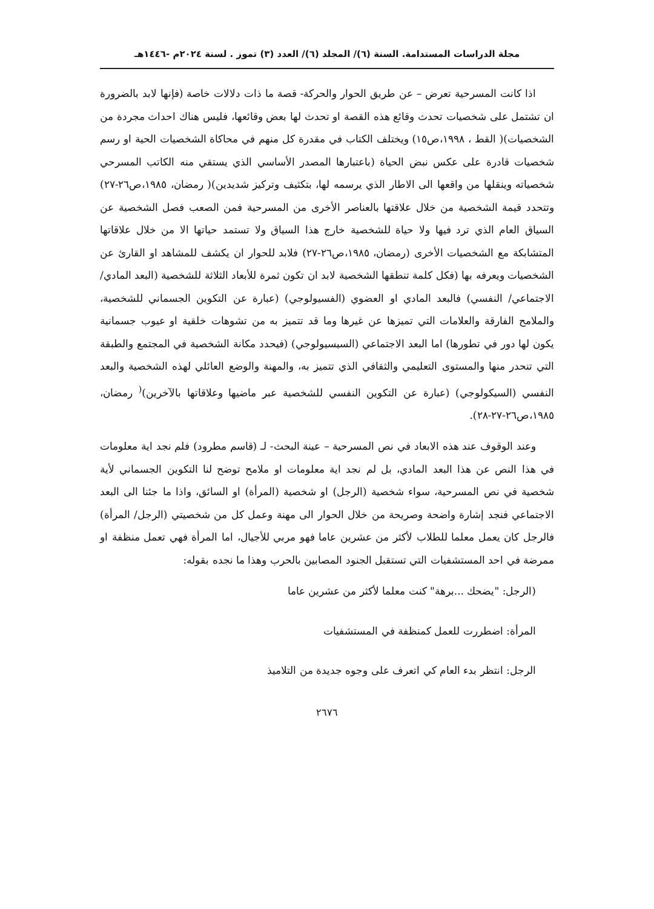مجلة الدراسات المستدامة. السنة (٦)/ المجلد (٦)/ العدد (٣) تموز . لسنة ٢٠٢٤م -١٤٤٦هـ
اذا كانت المسرحية تعرض – عن طريق الحوار والحركة- قصة ما ذات دلالات خاصة (فإنها لابد بالضرورة ان تشتمل على شخصيات تحدث وقائع هذه القصة او تحدث لها بعض وقائعها، فليس هناك احداث مجردة من الشخصيات)( القط ، ١٩٩٨،ص١٥) ويختلف الكتاب في مقدرة كل منهم في محاكاة الشخصيات الحية او رسم شخصيات قادرة على عكس نبض الحياة (باعتبارها المصدر الأساسي الذي يستقي منه الكاتب المسرحي شخصياته وينقلها من واقعها الى الاطار الذي يرسمه لها، بتكثيف وتركيز شديدين)( رمضان، ١٩٨٥،ص٢٦-٢٧) وتتحدد قيمة الشخصية من خلال علاقتها بالعناصر الأخرى من المسرحية فمن الصعب فصل الشخصية عن السياق العام الذي ترد فيها ولا حياة للشخصية خارج هذا السياق ولا تستمد حياتها الا من خلال علاقاتها المتشابكة مع الشخصيات الأخرى (رمضان، ١٩٨٥،ص٢٦-٢٧) فلابد للحوار ان يكشف للمشاهد او القارئ عن الشخصيات ويعرفه بها (فكل كلمة تنطقها الشخصية لابد ان تكون ثمرة للأبعاد الثلاثة للشخصية (البعد المادي/ الاجتماعي/ النفسي) فالبعد المادي او العضوي (الفسيولوجي) (عبارة عن التكوين الجسماني للشخصية، والملامح الفارقة والعلامات التي تميزها عن غيرها وما قد تتميز به من تشوهات خلقية او عيوب جسمانية يكون لها دور في تطورها) اما البعد الاجتماعي (السيسيولوجي) (فيحدد مكانة الشخصية في المجتمع والطبقة التي تنحدر منها والمستوى التعليمي والثقافي الذي تتميز به، والمهنة والوضع العائلي لهذه الشخصية والبعد النفسي (السيكولوجي) (عبارة عن التكوين النفسي للشخصية عبر ماضيها وعلاقاتها بالآخرين)<sup>(</sup> رمضان، ١٩٨٥،ص٢٦-٢٧-٢٨).
وعند الوقوف عند هذه الابعاد في نص المسرحية – عينة البحث- لـ (قاسم مطرود) فلم نجد اية معلومات في هذا النص عن هذا البعد المادي، بل لم نجد اية معلومات او ملامح توضح لنا التكوين الجسماني لأية شخصية في نص المسرحية، سواء شخصية (الرجل) او شخصية (المرأة) او السائق، واذا ما جئنا الى البعد الاجتماعي فنجد إشارة واضحة وصريحة من خلال الحوار الى مهنة وعمل كل من شخصيتي (الرجل/ المرأة) فالرجل كان يعمل معلما للطلاب لأكثر من عشرين عاما فهو مربي للأجيال، اما المرأة فهي تعمل منظفة او ممرضة في احد المستشفيات التي تستقبل الجنود المصابين بالحرب وهذا ما نجده بقوله:
(الرجل: "يضحك ...برهة" كنت معلما لأكثر من عشرين عاما
المرأة: اضطررت للعمل كمنظفة في المستشفيات
الرجل: انتظر بدء العام كي اتعرف على وجوه جديدة من التلاميذ
٢٦٧٦